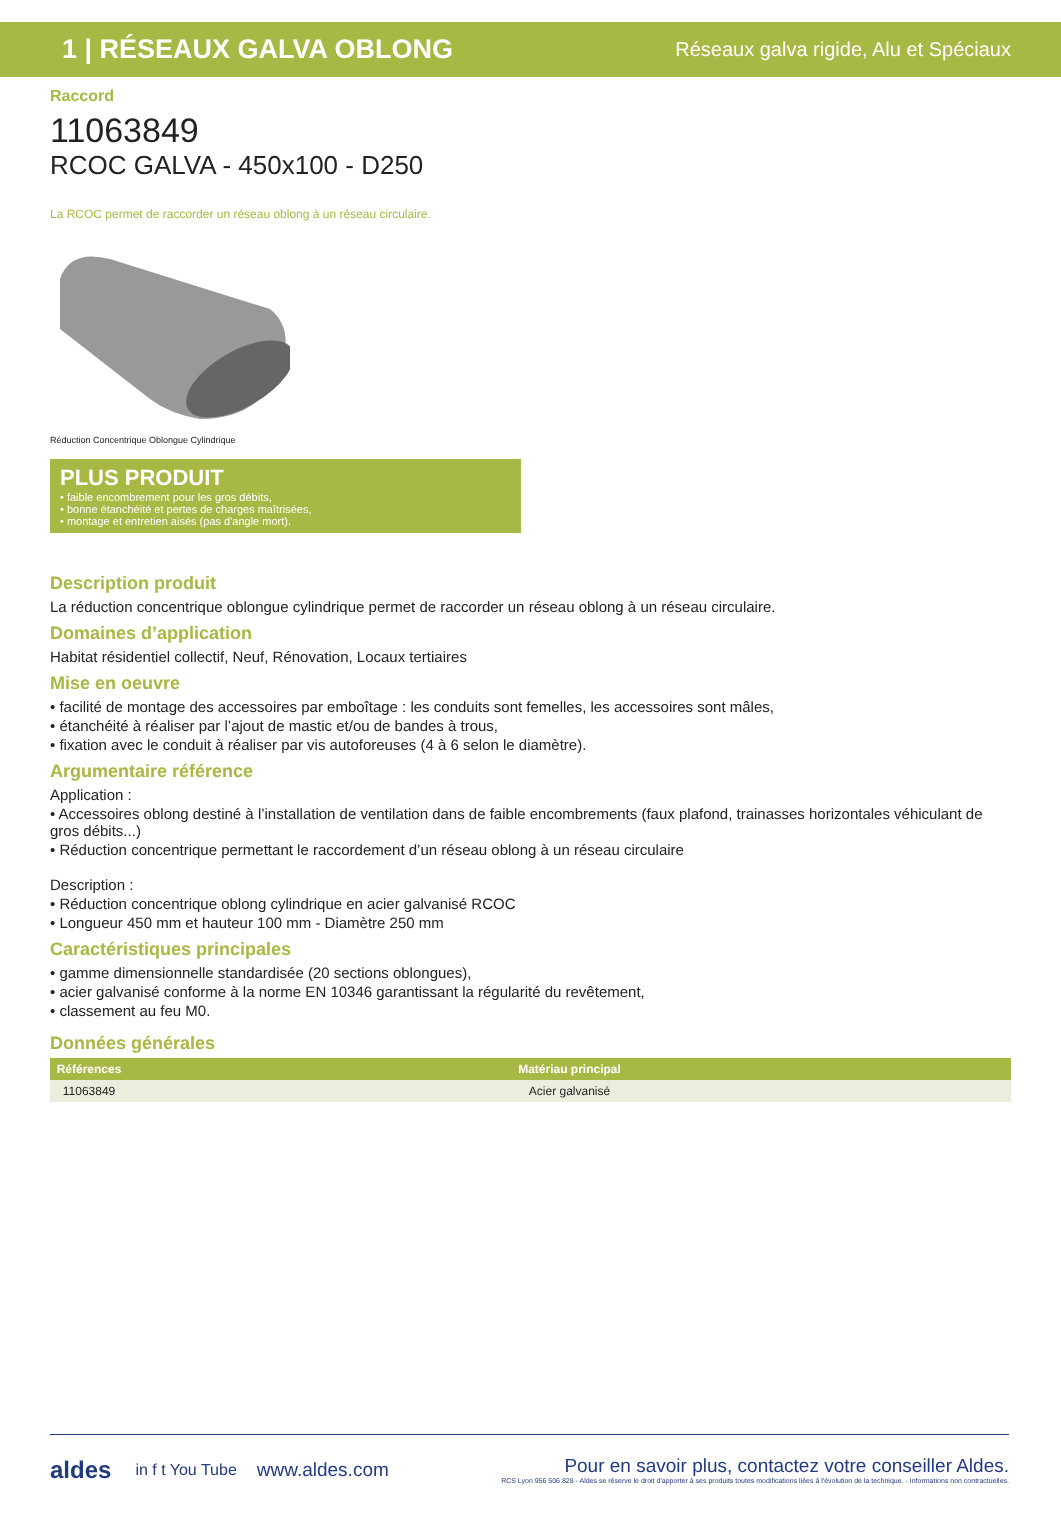1 | RÉSEAUX GALVA OBLONG Réseaux galva rigide, Alu et Spéciaux
Raccord
11063849
RCOC GALVA - 450x100 - D250
La RCOC permet de raccorder un réseau oblong à un réseau circulaire.
Réduction Concentrique Oblongue Cylindrique
PLUS PRODUIT
• faible encombrement pour les gros débits,
• bonne étanchéité et pertes de charges maîtrisées,
• montage et entretien aisés (pas d'angle mort).
Description produit
La réduction concentrique oblongue cylindrique permet de raccorder un réseau oblong à un réseau circulaire.
Domaines d’application
Habitat résidentiel collectif, Neuf, Rénovation, Locaux tertiaires
Mise en oeuvre
• facilité de montage des accessoires par emboîtage : les conduits sont femelles, les accessoires sont mâles,
• étanchéité à réaliser par l’ajout de mastic et/ou de bandes à trous,
• fixation avec le conduit à réaliser par vis autoforeuses (4 à 6 selon le diamètre).
Argumentaire référence
Application :
• Accessoires oblong destiné à l’installation de ventilation dans de faible encombrements (faux plafond, trainasses horizontales véhiculant de gros débits...)
• Réduction concentrique permettant le raccordement d’un réseau oblong à un réseau circulaire
Description :
• Réduction concentrique oblong cylindrique en acier galvanisé RCOC
• Longueur 450 mm et hauteur 100 mm - Diamètre 250 mm
Caractéristiques principales
• gamme dimensionnelle standardisée (20 sections oblongues),
• acier galvanisé conforme à la norme EN 10346 garantissant la régularité du revêtement,
• classement au feu M0.
Données générales
| Références | Matériau principal |
| --- | --- |
| 11063849 | Acier galvanisé |
aldes in f t You Tube www.aldes.com
Pour en savoir plus, contactez votre conseiller Aldes.
RCS Lyon 956 506 828 - Aldes se réserve le droit d'apporter à ses produits toutes modifications liées à l'évolution de la technique. - Informations non contractuelles.